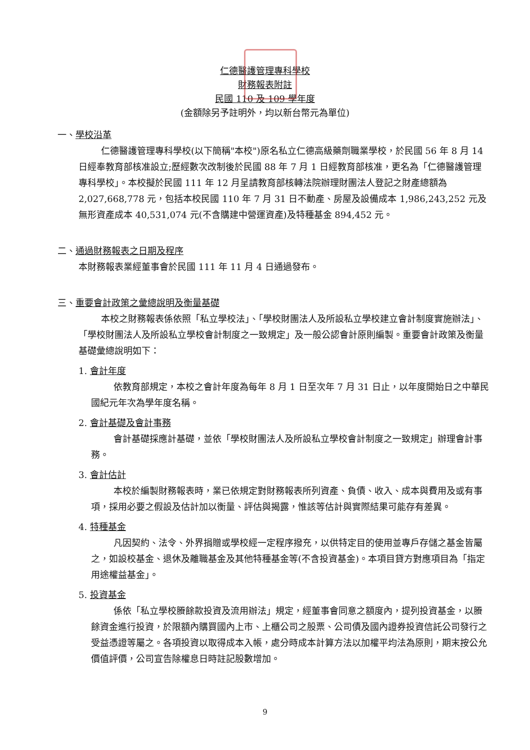仁德醫護管理專科學校
財務報表附註
民國 110 及 109 學年度
(金額除另予註明外，均以新台幣元為單位)
一、學校沿革
仁德醫護管理專科學校(以下簡稱"本校")原名私立仁德高級藥劑職業學校，於民國 56 年 8 月 14 日經奉教育部核准設立;歷經數次改制後於民國 88 年 7 月 1 日經教育部核准，更名為「仁德醫護管理專科學校」。本校擬於民國 111 年 12 月呈請教育部核轉法院辦理財團法人登記之財產總額為 2,027,668,778 元，包括本校民國 110 年 7 月 31 日不動產、房屋及設備成本 1,986,243,252 元及無形資產成本 40,531,074 元(不含購建中營運資產)及特種基金 894,452 元。
二、通過財務報表之日期及程序
本財務報表業經董事會於民國 111 年 11 月 4 日通過發布。
三、重要會計政策之彙總說明及衡量基礎
本校之財務報表係依照「私立學校法」、「學校財團法人及所設私立學校建立會計制度實施辦法」、「學校財團法人及所設私立學校會計制度之一致規定」及一般公認會計原則編製。重要會計政策及衡量基礎彙總說明如下：
1. 會計年度
依教育部規定，本校之會計年度為每年 8 月 1 日至次年 7 月 31 日止，以年度開始日之中華民國紀元年次為學年度名稱。
2. 會計基礎及會計事務
會計基礎採應計基礎，並依「學校財團法人及所設私立學校會計制度之一致規定」辦理會計事務。
3. 會計估計
本校於編製財務報表時，業已依規定對財務報表所列資產、負債、收入、成本與費用及或有事項，採用必要之假設及估計加以衡量、評估與揭露，惟該等估計與實際結果可能存有差異。
4. 特種基金
凡因契約、法令、外界捐贈或學校經一定程序撥充，以供特定目的使用並專戶存儲之基金皆屬之，如設校基金、退休及離職基金及其他特種基金等(不含投資基金)。本項目貸方對應項目為「指定用途權益基金」。
5. 投資基金
係依「私立學校賸餘款投資及流用辦法」規定，經董事會同意之額度內，提列投資基金，以賸餘資金進行投資，於限額內購買國內上市、上櫃公司之股票、公司債及國內證券投資信託公司發行之受益憑證等屬之。各項投資以取得成本入帳，處分時成本計算方法以加權平均法為原則，期末按公允價值評價，公司宣告除權息日時註記股數增加。
9